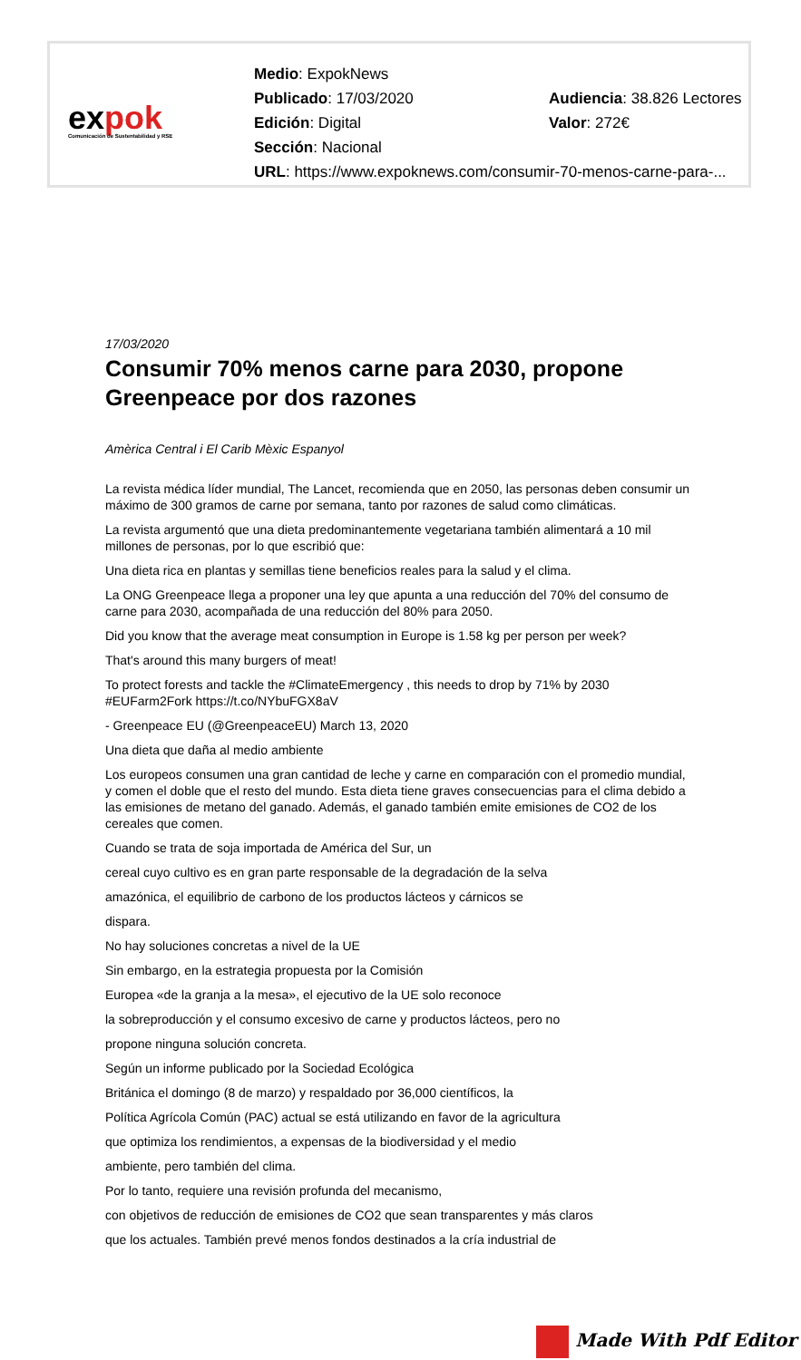expok
Comunicación de Sustentabilidad y RSE
Medio: ExpokNews
Publicado: 17/03/2020 Audiencia: 38.826 Lectores
Edición: Digital Valor: 272€
Sección: Nacional
URL: https://www.expoknews.com/consumir-70-menos-carne-para-...
17/03/2020
Consumir 70% menos carne para 2030, propone Greenpeace por dos razones
Amèrica Central i El Carib Mèxic Espanyol
La revista médica líder mundial, The Lancet, recomienda que en 2050, las personas deben consumir un máximo de 300 gramos de carne por semana, tanto por razones de salud como climáticas.
La revista argumentó que una dieta predominantemente vegetariana también alimentará a 10 mil millones de personas, por lo que escribió que:
Una dieta rica en plantas y semillas tiene beneficios reales para la salud y el clima.
La ONG Greenpeace llega a proponer una ley que apunta a una reducción del 70% del consumo de carne para 2030, acompañada de una reducción del 80% para 2050.
Did you know that the average meat consumption in Europe is 1.58 kg per person per week?
That's around this many burgers of meat!
To protect forests and tackle the #ClimateEmergency , this needs to drop by 71% by 2030 #EUFarm2Fork https://t.co/NYbuFGX8aV
- Greenpeace EU (@GreenpeaceEU) March 13, 2020
Una dieta que daña al medio ambiente
Los europeos consumen una gran cantidad de leche y carne en comparación con el promedio mundial, y comen el doble que el resto del mundo. Esta dieta tiene graves consecuencias para el clima debido a las emisiones de metano del ganado. Además, el ganado también emite emisiones de CO2 de los cereales que comen.
Cuando se trata de soja importada de América del Sur, un
cereal cuyo cultivo es en gran parte responsable de la degradación de la selva
amazónica, el equilibrio de carbono de los productos lácteos y cárnicos se
dispara.
No hay soluciones concretas a nivel de la UE
Sin embargo, en la estrategia propuesta por la Comisión
Europea «de la granja a la mesa», el ejecutivo de la UE solo reconoce
la sobreproducción y el consumo excesivo de carne y productos lácteos, pero no
propone ninguna solución concreta.
Según un informe publicado por la Sociedad Ecológica
Británica el domingo (8 de marzo) y respaldado por 36,000 científicos, la
Política Agrícola Común (PAC) actual se está utilizando en favor de la agricultura
que optimiza los rendimientos, a expensas de la biodiversidad y el medio
ambiente, pero también del clima.
Por lo tanto, requiere una revisión profunda del mecanismo,
con objetivos de reducción de emisiones de CO2 que sean transparentes y más claros
que los actuales. También prevé menos fondos destinados a la cría industrial de
Made With Pdf Editor